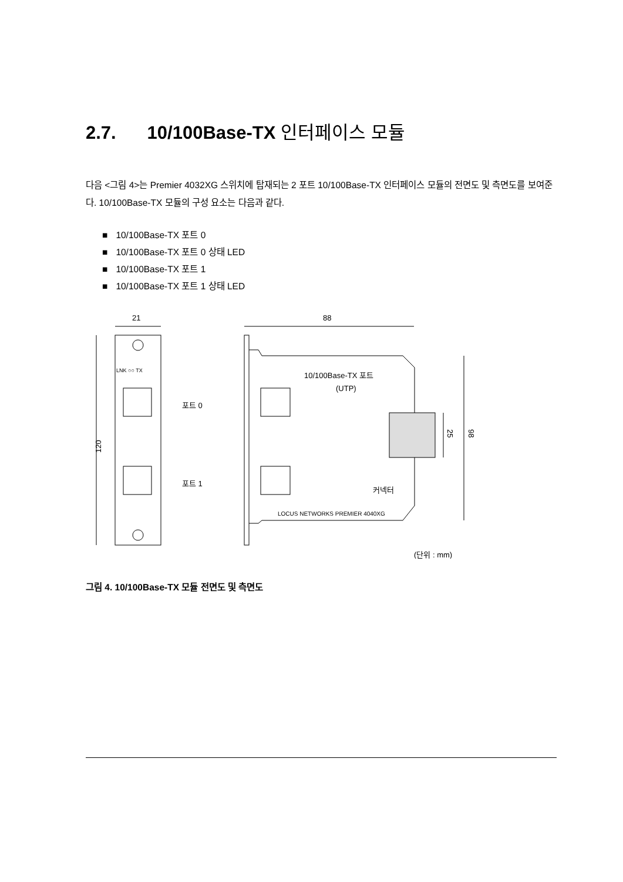2.7. 10/100Base-TX 인터페이스 모듈
다음 <그림 4>는 Premier 4032XG 스위치에 탑재되는 2 포트 10/100Base-TX 인터페이스 모듈의 전면도 및 측면도를 보여준다. 10/100Base-TX 모듈의 구성 요소는 다음과 같다.
10/100Base-TX 포트 0
10/100Base-TX 포트 0 상태 LED
10/100Base-TX 포트 1
10/100Base-TX 포트 1 상태 LED
21
88
120
LNK ○○ TX
포트 0
포트 1
10/100Base-TX 포트
(UTP)
25
98
커넥터
LOCUS NETWORKS PREMIER 4040XG
(단위 : mm)
그림 4. 10/100Base-TX 모듈 전면도 및 측면도